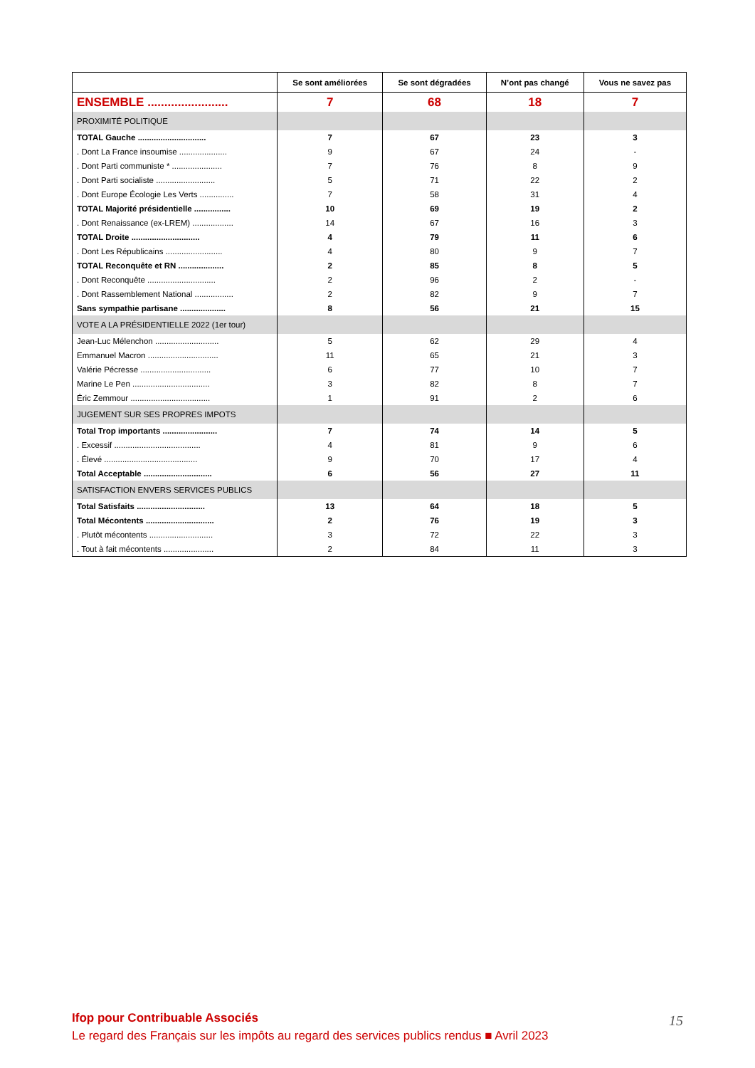| | Se sont améliorées | Se sont dégradées | N’ont pas changé | Vous ne savez pas |
| --- | --- | --- | --- | --- |
| ENSEMBLE ........................ | 7 | 68 | 18 | 7 |
| PROXIMITÉ POLITIQUE | | | | |
| TOTAL Gauche .............................. | 7 | 67 | 23 | 3 |
| . Dont La France insoumise ..................... | 9 | 67 | 24 | - |
| . Dont Parti communiste * ...................... | 7 | 76 | 8 | 9 |
| . Dont Parti socialiste .......................... | 5 | 71 | 22 | 2 |
| . Dont Europe Écologie Les Verts ............... | 7 | 58 | 31 | 4 |
| TOTAL Majorité présidentielle ................ | 10 | 69 | 19 | 2 |
| . Dont Renaissance (ex-LREM) .................. | 14 | 67 | 16 | 3 |
| TOTAL Droite .............................. | 4 | 79 | 11 | 6 |
| . Dont Les Républicains ......................... | 4 | 80 | 9 | 7 |
| TOTAL Reconquête et RN .................... | 2 | 85 | 8 | 5 |
| . Dont Reconquête .............................. | 2 | 96 | 2 | - |
| . Dont Rassemblement National ................. | 2 | 82 | 9 | 7 |
| Sans sympathie partisane .................... | 8 | 56 | 21 | 15 |
| VOTE A LA PRÉSIDENTIELLE 2022 (1er tour) | | | | |
| Jean-Luc Mélenchon ............................ | 5 | 62 | 29 | 4 |
| Emmanuel Macron ............................... | 11 | 65 | 21 | 3 |
| Valérie Pécresse ............................... | 6 | 77 | 10 | 7 |
| Marine Le Pen .................................. | 3 | 82 | 8 | 7 |
| Éric Zemmour ................................... | 1 | 91 | 2 | 6 |
| JUGEMENT SUR SES PROPRES IMPOTS | | | | |
| Total Trop importants ........................ | 7 | 74 | 14 | 5 |
| . Excessif ...................................... | 4 | 81 | 9 | 6 |
| . Élevé ......................................... | 9 | 70 | 17 | 4 |
| Total Acceptable .............................. | 6 | 56 | 27 | 11 |
| SATISFACTION ENVERS SERVICES PUBLICS | | | | |
| Total Satisfaits .............................. | 13 | 64 | 18 | 5 |
| Total Mécontents .............................. | 2 | 76 | 19 | 3 |
| . Plutôt mécontents ............................ | 3 | 72 | 22 | 3 |
| . Tout à fait mécontents ...................... | 2 | 84 | 11 | 3 |
Ifop pour Contribuable Associés
Le regard des Français sur les impôts au regard des services publics rendus ■ Avril 2023
15